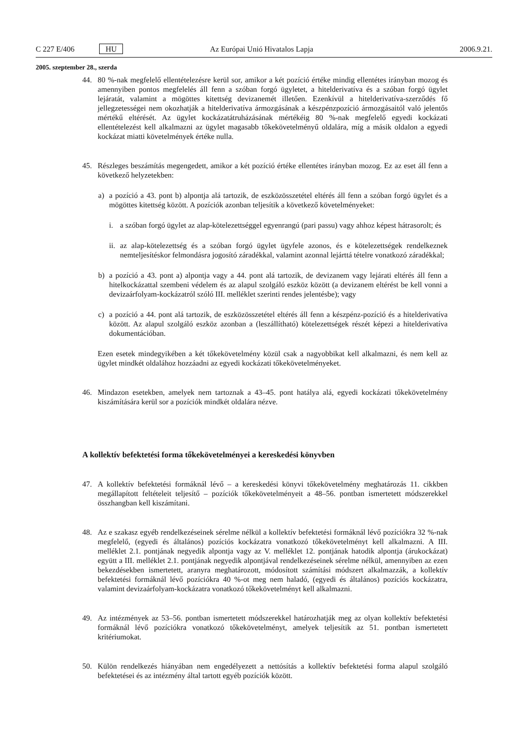C 227 E/406 HU Az Európai Unió Hivatalos Lapja 2006.9.21.
2005. szeptember 28., szerda
44. 80 %-nak megfelelő ellentételezésre kerül sor, amikor a két pozíció értéke mindig ellentétes irányban mozog és amennyiben pontos megfelelés áll fenn a szóban forgó ügyletet, a hitelderivatíva és a szóban forgó ügylet lejáratát, valamint a mögöttes kitettség devizanemét illetően. Ezenkívül a hitel­derivatíva-szerződés fő jellegzetességei nem okozhatják a hitelderivatíva ármozgásának a készpénz­pozíció ármozgásaitól való jelentős mértékű eltérését. Az ügylet kockázatátruházásának mértékéig 80 %-nak megfelelő egyedi kockázati ellentételezést kell alkalmazni az ügylet magasabb tőkekövetelményű oldalára, míg a másik oldalon a egyedi kockázat miatti követelmények értéke nulla.
45. Részleges beszámítás megengedett, amikor a két pozíció értéke ellentétes irányban mozog. Ez az eset áll fenn a következő helyzetekben:
a) a pozíció a 43. pont b) alpontja alá tartozik, de eszközösszetétel eltérés áll fenn a szóban forgó ügylet és a mögöttes kitettség között. A pozíciók azonban teljesítik a következő követelményeket:
i. a szóban forgó ügylet az alap-kötelezettséggel egyenrangú (pari passu) vagy ahhoz képest hátra­sorolt; és
ii.
az alap-kötelezettség és a szóban forgó ügylet ügyfele azonos, és e kötelezettségek rendelkeznek nemteljesítéskor felmondásra jogosító záradékkal, valamint azonnal lejárttá tételre vonatkozó záradékkal;
b) a pozíció a 43. pont a) alpontja vagy a 44. pont alá tartozik, de devizanem vagy lejárati eltérés áll fenn a hitelkockázattal szembeni védelem és az alapul szolgáló eszköz között (a devizanem eltérést be kell vonni a devizaárfolyam-kockázatról szóló III. melléklet szerinti rendes jelentésbe); vagy
c) a pozíció a 44. pont alá tartozik, de eszközösszetétel eltérés áll fenn a készpénz-pozíció és a hitel­derivatíva között. Az alapul szolgáló eszköz azonban a (leszállítható) kötelezettségek részét képezi a hitelderivatíva dokumentációban.
Ezen esetek mindegyikében a két tőkekövetelmény közül csak a nagyobbikat kell alkalmazni, és nem kell az ügylet mindkét oldalához hozzáadni az egyedi kockázati tőkekövetelményeket.
46. Mindazon esetekben, amelyek nem tartoznak a 43–45. pont hatálya alá, egyedi kockázati tőkekövetel­mény kiszámítására kerül sor a pozíciók mindkét oldalára nézve.
A kollektív befektetési forma tőkekövetelményei a kereskedési könyvben
47. A kollektív befektetési formáknál lévő – a kereskedési könyvi tőkekövetelmény meghatározás 11. cikk­ben megállapított feltételeit teljesítő – pozíciók tőkekövetelményeit a 48–56. pontban ismertetett módszerekkel összhangban kell kiszámítani.
48. Az e szakasz egyéb rendelkezéseinek sérelme nélkül a kollektív befektetési formáknál lévő pozíciókra 32 %-nak megfelelő, (egyedi és általános) pozíciós kockázatra vonatkozó tőkekövetelményt kell alkal­mazni. A III. melléklet 2.1. pontjának negyedik alpontja vagy az V. melléklet 12. pontjának hatodik alpontja (árukockázat) együtt a III. melléklet 2.1. pontjának negyedik alpontjával rendelkezéseinek sérelme nélkül, amennyiben az ezen bekezdésekben ismertetett, aranyra meghatározott, módosított számítási módszert alkalmazzák, a kollektív befektetési formáknál lévő pozíciókra 40 %-ot meg nem haladó, (egyedi és általános) pozíciós kockázatra, valamint devizaárfolyam-kockázatra vonatkozó tőkekövetelményt kell alkalmazni.
49. Az intézmények az 53–56. pontban ismertetett módszerekkel határozhatják meg az olyan kollektív befektetési formáknál lévő pozíciókra vonatkozó tőkekövetelményt, amelyek teljesítik az 51. pontban ismertetett kritériumokat.
50. Külön rendelkezés hiányában nem engedélyezett a nettósítás a kollektív befektetési forma alapul szol­gáló befektetései és az intézmény által tartott egyéb pozíciók között.